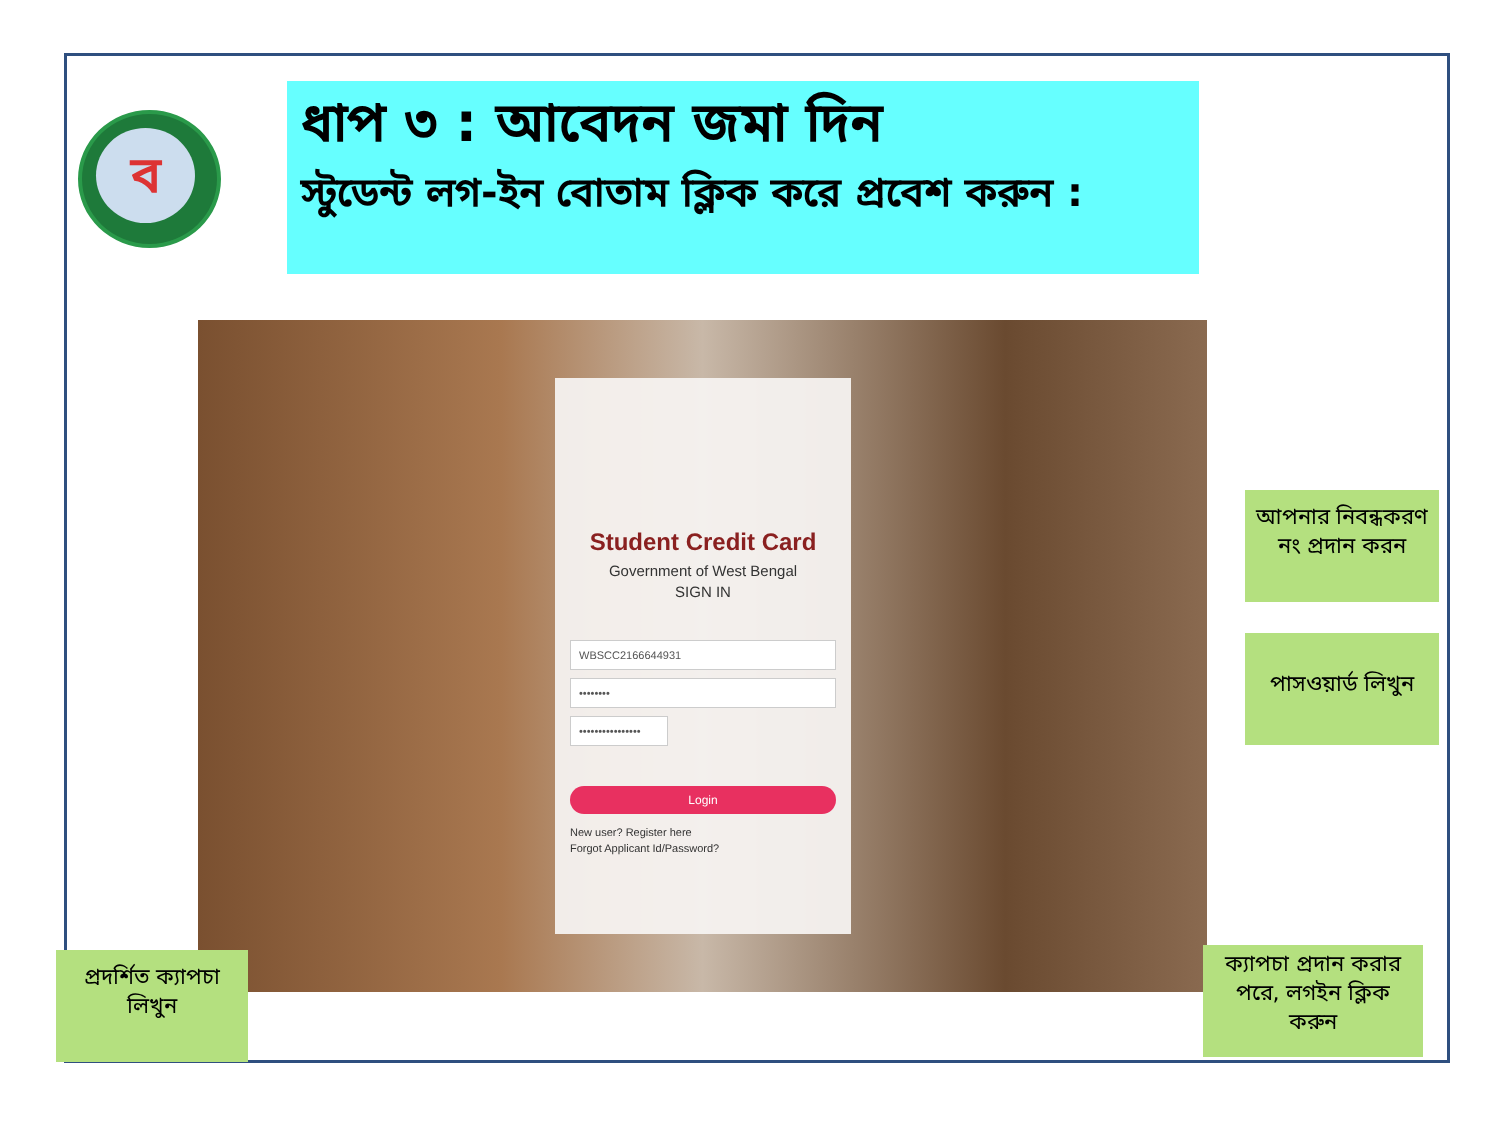ব
ধাপ ৩ : আবেদন জমা দিন
স্টুডেন্ট লগ-ইন বোতাম ক্লিক করে প্রবেশ করুন :
Student Credit Card
Government of West Bengal
SIGN IN
WBSCC2166644931
••••••••
••••••••••••••••
Login
New user? Register here
Forgot Applicant Id/Password?
আপনার নিবন্ধকরণ নং প্রদান করন
পাসওয়ার্ড লিখুন
প্রদর্শিত ক্যাপচা লিখুন
ক্যাপচা প্রদান করার পরে, লগইন ক্লিক করুন